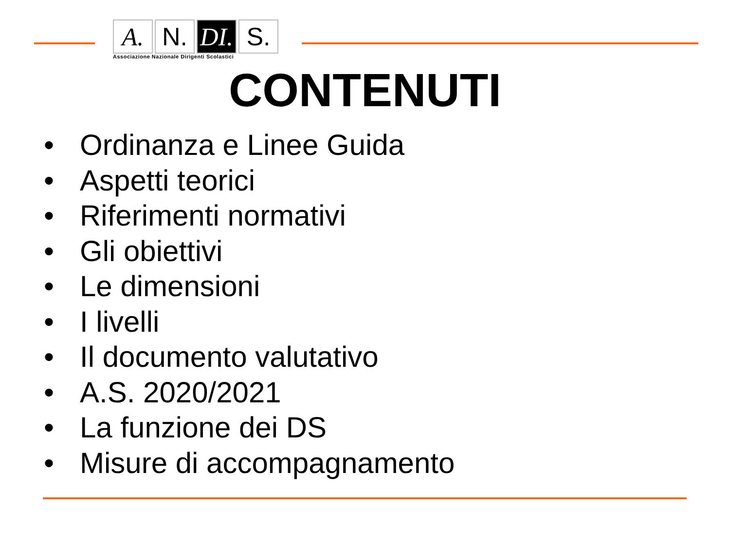A. N. DI.
S.
Associazione Nazionale Dirigenti Scolastici
CONTENUTI
• Ordinanza e Linee Guida
• Aspetti teorici
• Riferimenti normativi
• Gli obiettivi
• Le dimensioni
• I livelli
• Il documento valutativo
• A.S. 2020/2021
• La funzione dei DS
• Misure di accompagnamento